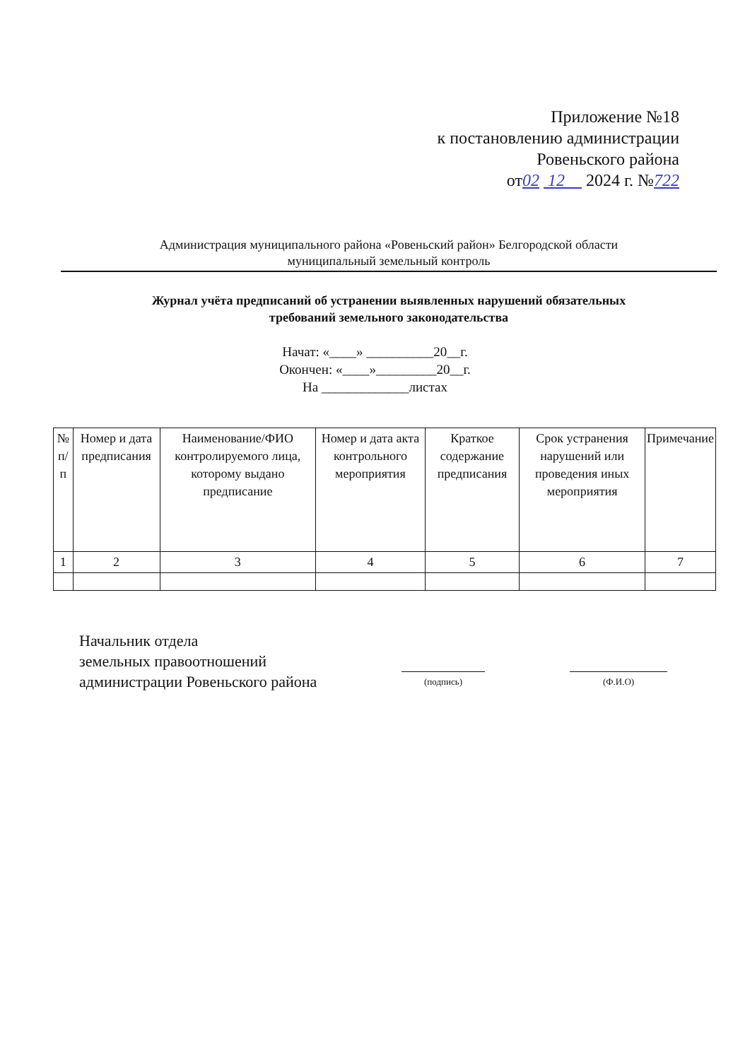Приложение №18
к постановлению администрации
Ровеньского района
от02 12 2024 г. №722
Администрация муниципального района «Ровеньский район» Белгородской области
муниципальный земельный контроль
Журнал учёта предписаний об устранении выявленных нарушений обязательных
требований земельного законодательства
Начат: «____» __________20__г.
Окончен: «____»_________20__г.
На _____________листах
| № п/п | Номер и дата предписания | Наименование/ФИО контролируемого лица, которому выдано предписание | Номер и дата акта контрольного мероприятия | Краткое содержание предписания | Срок устранения нарушений или проведения иных мероприятия | Примечание |
| --- | --- | --- | --- | --- | --- | --- |
| 1 | 2 | 3 | 4 | 5 | 6 | 7 |
Начальник отдела
земельных правоотношений
администрации Ровеньского района
(подпись) (Ф.И.О)